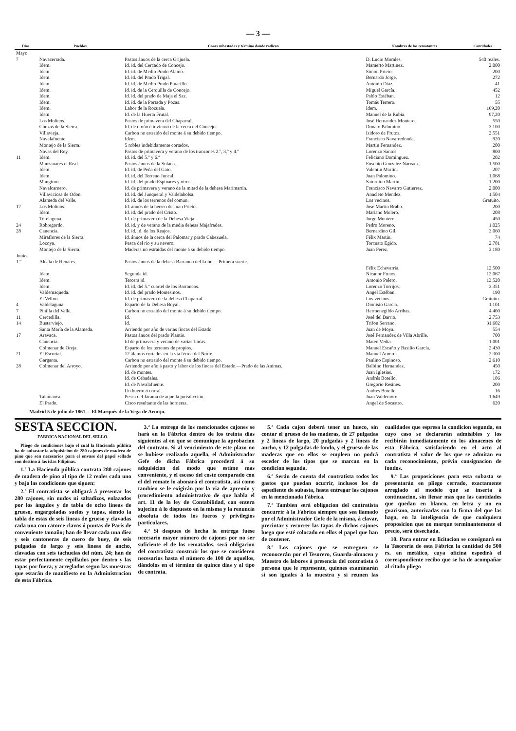— 3 —
| Dias. | Pueblos. | Cosas subastadas y término donde radican. | Nombres de los rematantes. | Cantidades. |
| --- | --- | --- | --- | --- |
| Mayo. 7 | Navacerrada. | Pastos ánuos de la cerca Grijuela. | D. Lucio Morales. | 540 reales. |
| | Idem. | Id. id. del Cercado de Concejo. | Mamerto Martinez. | 2.000 |
| | Idem. | Id. id. de Medio Prado Alamo. | Simon Prieto. | 200 |
| | Idem. | Id. id. del Prado Trigal. | Bernardo Jorge. | 272 |
| | Idem. | Id. id. de Medio Prado Pinarillo. | Antonio Diaz. | 41 |
| | Idem. | Id. id. de la Cerquilla de Concejo. | Miguel García. | 452 |
| | Idem. | Id. id. del prado de Maja el Saz. | Pablo Estéban. | 12 |
| | Idem. | Id. id. de la Portada y Pozas. | Tomás Terrero. | 55 |
| | Idem. | Labor de la Rozuela. | Idem. | 169,20 |
| | Idem. | Id. de la Huerta Frutal. | Manuel de la Rubia. | 97,20 |
| | Los Molinos. | Pastos de primavera del Chaparral. | José Hernandez Montero. | 550 |
| | Chozas de la Sierra. | Id. de otoño é invierno de la cerca del Concejo. | Donato Palomino. | 3.100 |
| | Villavieja. | Carbon no estraido del monte á su debido tiempo. | Isidoro de Frutos. | 2.551 |
| | Navalafuente. | Idem. | Francisco Navarredonda. | 920 |
| | Montejo de la Sierra. | 5 robles indebidamente cortados. | Martin Fernandez. | 200 |
| | Navas del Rey. | Pastos de primavera y verano de los tranzones 2.º, 3.º y 4.º | Lorenzo Santos. | 800 |
| 11 | Idem. | Id. id. del 5.º y 6.º | Feliciano Dominguez. | 202 |
| | Manzanares el Real. | Pastos ánuos de la Solana. | Eusebio Gonzalez Narvaez. | 1.500 |
| | Idem. | Id. id. de Peña del Gato. | Valentin Martin. | 207 |
| | Idem. | Id. id. del Terreno Juncal. | Juan Palomino. | 1.068 |
| | Mangiron. | Id. id. del prado Espinares y otros. | Saturnino Martin. | 1.200 |
| | Navalcarnero. | Id. de primavera y verano de la mitad de la dehesa Marimartin. | Francisco Navarro Gutierrez. | 2.000 |
| | Villaviciosa de Odon. | Id. id. del Junqueral y Valdelabolsa. | Anacleto Mendez. | 1.504 |
| | Alameda del Valle. | Id. id. de los terrenos del comun. | Los vecinos. | Gratuito. |
| 17 | Los Molinos. | Id. ánuos de la herren de Juan Prieto. | José Martin Brabo. | 200 |
| | Idem. | Id. id. del prado del Cristo. | Mariano Molero. | 208 |
| | Torelaguna. | Id. de primavera de la Dehesa Vieja. | Jorge Montero. | 450 |
| 24 | Robregordo. | Id. id. y de verano de la media dehesa Majafrades. | Pedro Moreno. | 1.025 |
| 28 | Canencia. | Id. id. id. de los Reajos. | Bernardino Gil. | 3.060 |
| | Miraflores de la Sierra. | Id. ánuos de la cerca del Palomar y prado Cabezuela. | Félix Martin. | 74 |
| | Lozoya. | Pesca del rio y su nevero. | Torcuato Egido. | 2.781 |
| | Montejo de la Sierra. | Maderas no estraidas del monte á su debido tiempo. | Juan Perez. | 3.180 |
| Junio. 1.º | Alcalá de Henares. | Pastos ánuos de la dehesa Barranco del Lobo.—Primera suerte. | Félix Echevarria. | 12.500 |
| | Idem. | Segunda id. | Nicanor Frutos. | 12.067 |
| | Idem. | Tercera id. | Antonio Palero. | 13.520 |
| | Idem. | Id. id. del 5.º cuartel de los Barrancos. | Lorenzo Torrijos. | 3.351 |
| | Valdemaqueda. | Id. id. del prado Montesinos. | Angel Estéban. | 190 |
| | El Vellon. | Id. de primavera de la dehesa Chaparral. | Los vecinos. | Gratuito. |
| 4 | Valdelaguna. | Esparto de la Dehesa Boyal. | Dionisio García. | 1.101 |
| 7 | Pinilla del Valle. | Carbon no estraido del monte á su debido tiempo. | Hermenegildo Arribas. | 4.400 |
| 11 | Cercedilla. | Id. | José del Barrio. | 2.753 |
| 14 | Bustarviejo. | Id. | Trifon Serrano. | 31.602 |
| | Santa María de la Alameda. | Arriendo por año de varias fincas del Estado. | Juan de Moya. | 554 |
| 17 | Aravaca. | Pastos ánuos del prado Plantio. | José Fernandez de Villa Abrille. | 700 |
| | Canencia. | Id de primavera y verano de varias fincas. | Mateo Vedia. | 1.001 |
| | Colmenar de Oreja. | Esparto de los terrenos de propios. | Manuel Escaño y Basilio García. | 2.430 |
| 21 | El Escorial. | 12 álamos cortados en la via férrea del Norte. | Manuel Amoros. | 2.300 |
| | Garganta. | Carbon no estraido del monte á su debido tiempo. | Paulino Espinoso. | 2.610 |
| 28 | Colmenar del Arroyo. | Arriendo por año á pasto y labor de los fincas del Estado.—Prado de las Animas. | Balbino Hernandez. | 450 |
| | | Id. de montes. | Juan Iglesias. | 172 |
| | | Id. de Cebadales. | Andrés Botello. | 186 |
| | | Id. de Navalafuente. | Gregorio Resines. | 200 |
| | | Un huerto ó corral. | Andres Botello. | 16 |
| | Talamanca. | Pesca del Jarama de aquella jurisdiccion. | Juan Valdemoro. | 1.649 |
| | El Prado. | Cisco resultante de las horneras. | Angel de Socastro. | 620 |
Madrid 5 de julio de 1861.—El Marqués de la Vega de Armijo.
SESTA SECCION.
FABRICA NACIONAL DEL SELLO.
Pliego de condiciones bajo el cual la Hacienda pública ha de subastar la adquisicion de 280 cajones de madera de pino que son necesarios para el envase del papel sellado con destino á las islas Filipinas.
1.ª La Hacienda pública contrata 280 cajones de madera de pino al tipo de 12 reales cada uno y bajo las condiciones que siguen:
2.ª El contratista se obligará á presentar los 280 cajones, sin nudos ni saltadizos, enlazados por los ángulos y de tabla de ocho líneas de grueso, engargoladas suelos y tapas, siendo la tabla de estas de seis líneas de grueso y clavadas cada una con catorce clavos ó puntas de Paris de conveniente tamaño; han de llevar cada una diez y seis cantoneras de cuero de buey, de seis pulgadas de largo y seis líneas de ancho, clavadas con seis tachuelas del núm. 24; han de estar perfectamente cepillados por dentro y las tapas por fuera, y arreglados segun las muestras que estarán de manifiesto en la Administracion de esta Fábrica.
3.ª La entrega de los mencionados cajones se hará en la Fábrica dentro de los treinta dias siguientes al en que se comunique la aprobacion del contrato. Si al vencimiento de este plazo no se hubiese realizado aquella, el Administrador Gefe de dicha Fábrica procederá á su adquisicion del modo que estime mas conveniente, y el esceso del coste comparado con el del remate lo abonará el contratista, asi como tambien se le exigirán por la via de apremio y procedimiento administrativo de que habla el art. 11 de la ley de Contabilidad, con entera sujecion á lo dispuesto en la misma y la renuncia absoluta de todos los fueros y privilegios particulares.
4.ª Si despues de hecha la entrega fuese necesario mayor número de cajones por no ser suficiente el de los rematados, será obligacion del contratista construir los que se consideren necesarios hasta el número de 100 de aquellos, dándolos en el término de quince dias y al tipo de contrata.
5.ª Cada cajon deberá tener un hueco, sin contar el grueso de las maderas, de 27 pulgadas y 2 líneas de largo, 20 pulgadas y 2 líneas de ancho, y 12 pulgadas de fondo, y el grueso de las maderas que en ellos se empleen no podrá esceder de los tipos que se marcan en la condicion segunda.
6.ª Serán de cuenta del contratista todos los gastos que puedan ocurrir, inclusos los de espediente de subasta, hasta entregar las cajones en la mencionada Fábrica.
7.ª Tambien será obligacion del contratista concurrir á la Fábrica siempre que sea llamado por el Administrador Gefe de la misma, á clavar, precintar y recorrer las tapas de dichos cajones luego que esté colocado en ellos el papel que han de contener.
8.ª Los cajones que se entreguen se reconocerán por el Tesorero, Guarda-almacen y Maestro de labores á presencia del contratista ó persona que le represente, quienes examinarán si son iguales á la muestra y si reunen las cualidades que espresa la condicion segunda, en cuyo caso se declararán admisibles y los recibirán inmediatamente en los almacenes de esta Fábrica, satisfaciendo en el acto al contratista el valor de los que se admitan en cada reconocimiento, prévia consignacion de fondos.
9.ª Las proposiciones para esta subasta se presentarán en pliego cerrado, exactamente arreglado al modelo que se inserta á continuacion, sin llenar mas que las cantidades que quedan en blanco, en letra y no en guarismo, autorizadas con la firma del que las haga, en la inteligencia de que cualquiera proposicion que no marque terminantemente el precio, será desechada.
10. Para entrar en licitacion se consignará en la Tesorería de esta Fábrica la cantidad de 500 rs. en metálico, cuya oficina espedirá el correspondiente recibo que se ha de acompañar al citado pliego